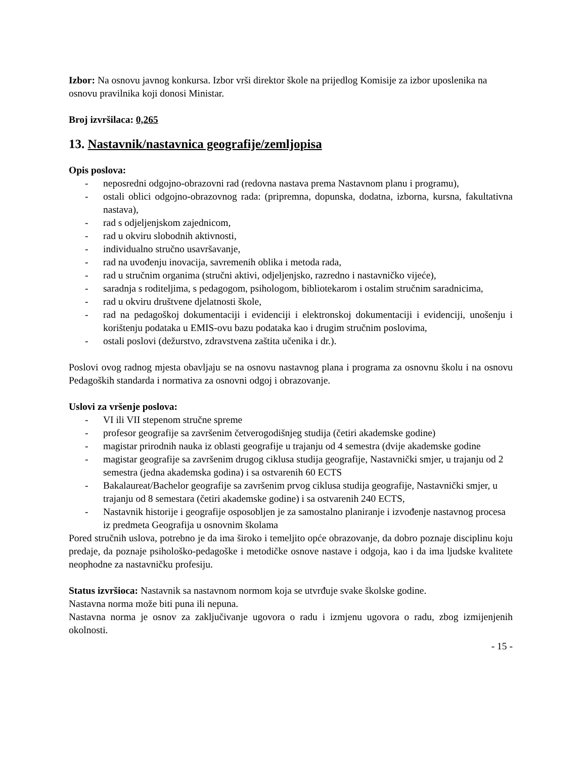Izbor: Na osnovu javnog konkursa. Izbor vrši direktor škole na prijedlog Komisije za izbor uposlenika na osnovu pravilnika koji donosi Ministar.
Broj izvršilaca: 0,265
13. Nastavnik/nastavnica geografije/zemljopisa
Opis poslova:
- neposredni odgojno-obrazovni rad (redovna nastava prema Nastavnom planu i programu),
- ostali oblici odgojno-obrazovnog rada: (pripremna, dopunska, dodatna, izborna, kursna, fakultativna nastava),
- rad s odjeljenjskom zajednicom,
- rad u okviru slobodnih aktivnosti,
- individualno stručno usavršavanje,
- rad na uvođenju inovacija, savremenih oblika i metoda rada,
- rad u stručnim organima (stručni aktivi, odjeljenjsko, razredno i nastavničko vijeće),
- saradnja s roditeljima, s pedagogom, psihologom, bibliotekarom i ostalim stručnim saradnicima,
- rad u okviru društvene djelatnosti škole,
- rad na pedagoškoj dokumentaciji i evidenciji i elektronskoj dokumentaciji i evidenciji, unošenju i korištenju podataka u EMIS-ovu bazu podataka kao i drugim stručnim poslovima,
- ostali poslovi (dežurstvo, zdravstvena zaštita učenika i dr.).
Poslovi ovog radnog mjesta obavljaju se na osnovu nastavnog plana i programa za osnovnu školu i na osnovu Pedagoških standarda i normativa za osnovni odgoj i obrazovanje.
Uslovi za vršenje poslova:
- VI ili VII stepenom stručne spreme
- profesor geografije sa završenim četverogodišnjeg studija (četiri akademske godine)
- magistar prirodnih nauka iz oblasti geografije u trajanju od 4 semestra (dvije akademske godine
- magistar geografije sa završenim drugog ciklusa studija geografije, Nastavnički smjer, u trajanju od 2 semestra (jedna akademska godina) i sa ostvarenih 60 ECTS
- Bakalaureat/Bachelor geografije sa završenim prvog ciklusa studija geografije, Nastavnički smjer, u trajanju od 8 semestara (četiri akademske godine) i sa ostvarenih 240 ECTS,
- Nastavnik historije i geografije osposobljen je za samostalno planiranje i izvođenje nastavnog procesa iz predmeta Geografija u osnovnim školama
Pored stručnih uslova, potrebno je da ima široko i temeljito opće obrazovanje, da dobro poznaje disciplinu koju predaje, da poznaje psihološko-pedagoške i metodičke osnove nastave i odgoja, kao i da ima ljudske kvalitete neophodne za nastavničku profesiju.
Status izvršioca: Nastavnik sa nastavnom normom koja se utvrđuje svake školske godine.
Nastavna norma može biti puna ili nepuna.
Nastavna norma je osnov za zaključivanje ugovora o radu i izmjenu ugovora o radu, zbog izmijenjenih okolnosti.
- 15 -